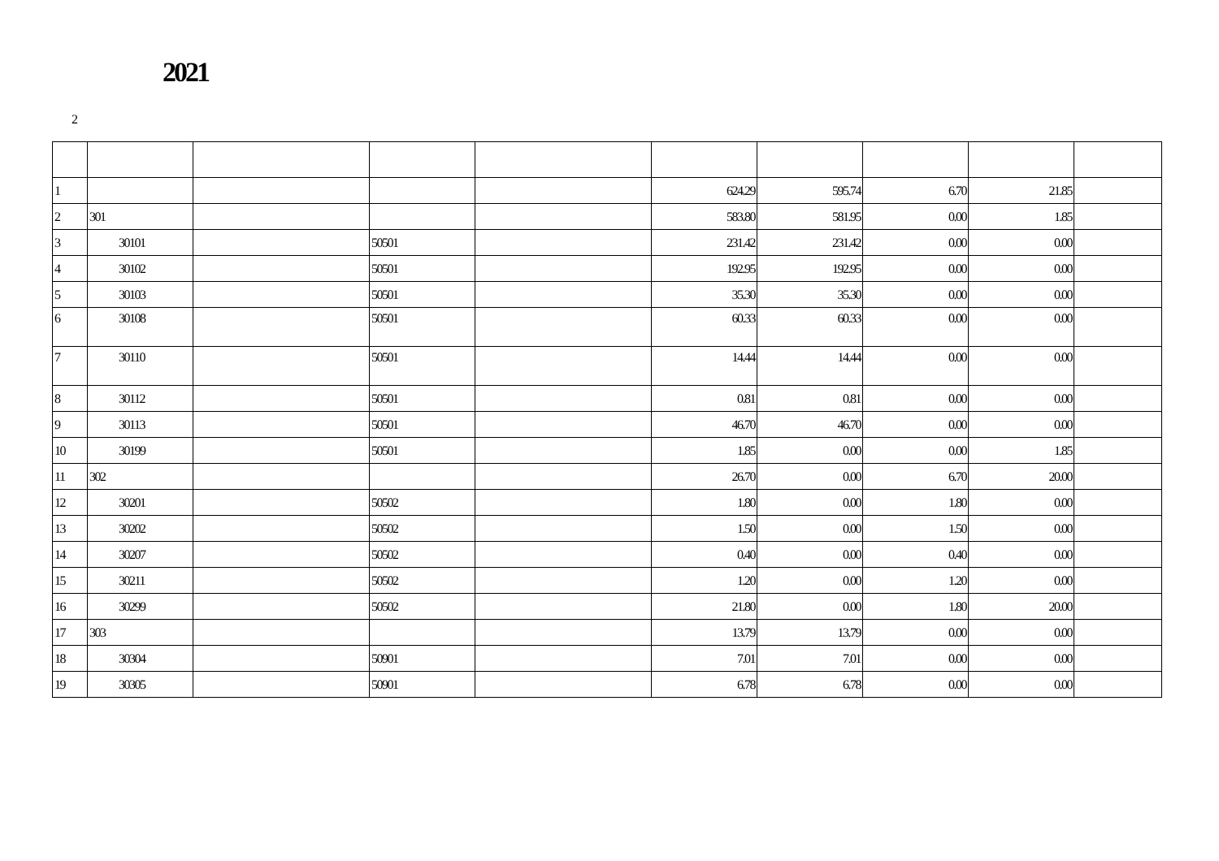2021
2
| 1 | | | | | 624.29 | 595.74 | 6.70 | 21.85 | |
| 2 | 301 | | | | 583.80 | 581.95 | 0.00 | 1.85 | |
| 3 | 30101 | | 50501 | | 231.42 | 231.42 | 0.00 | 0.00 | |
| 4 | 30102 | | 50501 | | 192.95 | 192.95 | 0.00 | 0.00 | |
| 5 | 30103 | | 50501 | | 35.30 | 35.30 | 0.00 | 0.00 | |
| 6 | 30108 | | 50501 | | 60.33 | 60.33 | 0.00 | 0.00 | |
| 7 | 30110 | | 50501 | | 14.44 | 14.44 | 0.00 | 0.00 | |
| 8 | 30112 | | 50501 | | 0.81 | 0.81 | 0.00 | 0.00 | |
| 9 | 30113 | | 50501 | | 46.70 | 46.70 | 0.00 | 0.00 | |
| 10 | 30199 | | 50501 | | 1.85 | 0.00 | 0.00 | 1.85 | |
| 11 | 302 | | | | 26.70 | 0.00 | 6.70 | 20.00 | |
| 12 | 30201 | | 50502 | | 1.80 | 0.00 | 1.80 | 0.00 | |
| 13 | 30202 | | 50502 | | 1.50 | 0.00 | 1.50 | 0.00 | |
| 14 | 30207 | | 50502 | | 0.40 | 0.00 | 0.40 | 0.00 | |
| 15 | 30211 | | 50502 | | 1.20 | 0.00 | 1.20 | 0.00 | |
| 16 | 30299 | | 50502 | | 21.80 | 0.00 | 1.80 | 20.00 | |
| 17 | 303 | | | | 13.79 | 13.79 | 0.00 | 0.00 | |
| 18 | 30304 | | 50901 | | 7.01 | 7.01 | 0.00 | 0.00 | |
| 19 | 30305 | | 50901 | | 6.78 | 6.78 | 0.00 | 0.00 | |